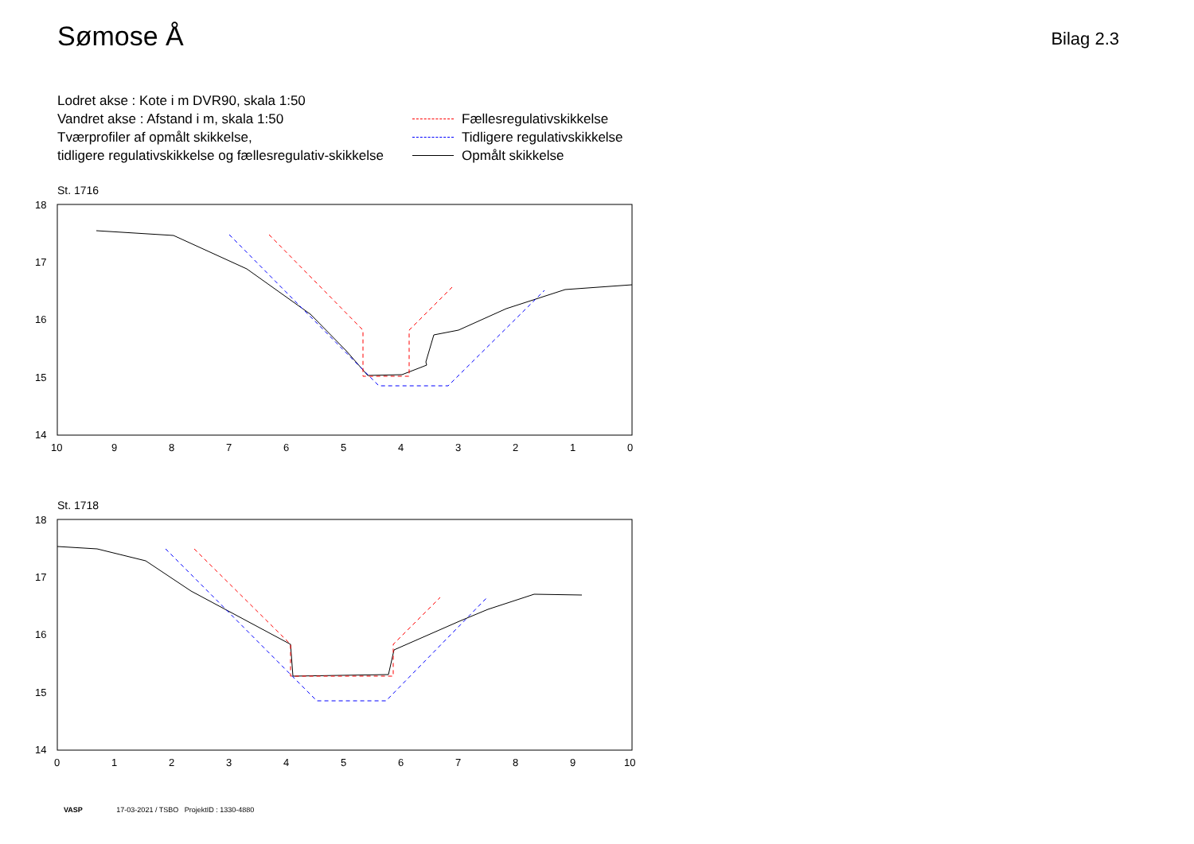Sømose Å
Bilag 2.3
Lodret akse : Kote i m DVR90, skala 1:50
Vandret akse : Afstand i m, skala 1:50
Tværprofiler af opmålt skikkelse,
tidligere regulativskikkelse og fællesregulativ-skikkelse
Fællesregulativskikkelse
Tidligere regulativskikkelse
Opmålt skikkelse
St. 1716
18
17
16
15
14
10
9
8
7
6
5
4
3
2
1
0
St. 1718
18
17
16
15
14
0
1
2
3
4
5
6
7
8
9
10
VASP 17-03-2021 / TSBO ProjektID : 1330-4880